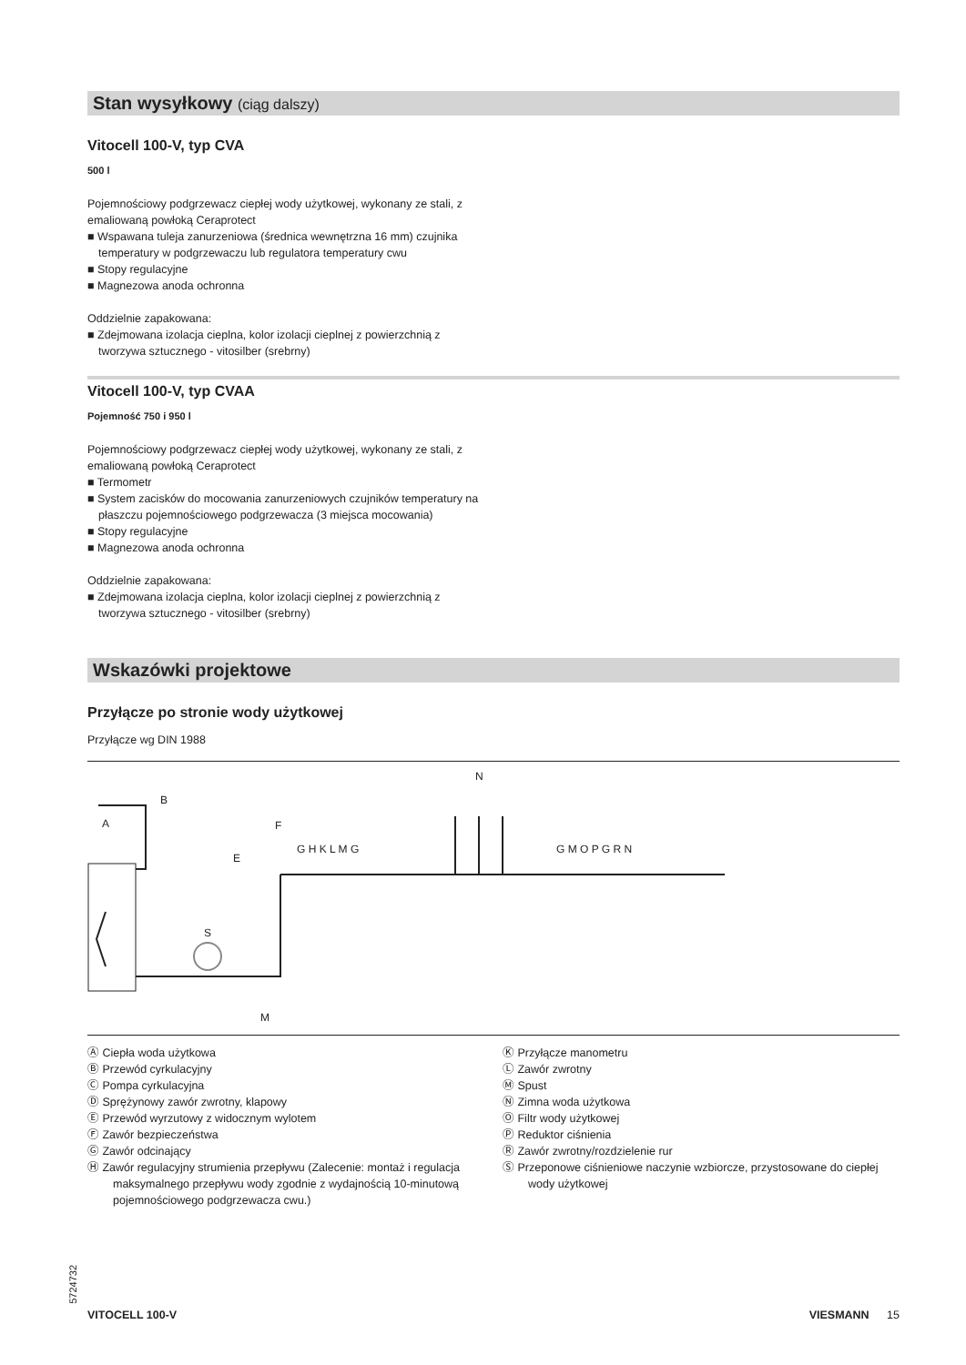Stan wysyłkowy (ciąg dalszy)
Vitocell 100-V, typ CVA
500 l
Pojemnościowy podgrzewacz ciepłej wody użytkowej, wykonany ze stali, z emaliowaną powłoką Ceraprotect
■ Wspawana tuleja zanurzeniowa (średnica wewnętrzna 16 mm) czujnika temperatury w podgrzewaczu lub regulatora temperatury cwu
■ Stopy regulacyjne
■ Magnezowa anoda ochronna
Oddzielnie zapakowana:
■ Zdejmowana izolacja cieplna, kolor izolacji cieplnej z powierzchnią z tworzywa sztucznego - vitosilber (srebrny)
Vitocell 100-V, typ CVAA
Pojemność 750 i 950 l
Pojemnościowy podgrzewacz ciepłej wody użytkowej, wykonany ze stali, z emaliowaną powłoką Ceraprotect
■ Termometr
■ System zacisków do mocowania zanurzeniowych czujników temperatury na płaszczu pojemnościowego podgrzewacza (3 miejsca mocowania)
■ Stopy regulacyjne
■ Magnezowa anoda ochronna
Oddzielnie zapakowana:
■ Zdejmowana izolacja cieplna, kolor izolacji cieplnej z powierzchnią z tworzywa sztucznego - vitosilber (srebrny)
Wskazówki projektowe
Przyłącze po stronie wody użytkowej
Przyłącze wg DIN 1988
A
B
S
M
E
F
G H K L M G
N
G M O P G R N
Ⓐ Ciepła woda użytkowa
Ⓑ Przewód cyrkulacyjny
Ⓒ Pompa cyrkulacyjna
Ⓓ Sprężynowy zawór zwrotny, klapowy
Ⓔ Przewód wyrzutowy z widocznym wylotem
Ⓕ Zawór bezpieczeństwa
Ⓖ Zawór odcinający
Ⓗ Zawór regulacyjny strumienia przepływu (Zalecenie: montaż i regulacja maksymalnego przepływu wody zgodnie z wydajnością 10-minutową pojemnościowego podgrzewacza cwu.)
Ⓚ Przyłącze manometru
Ⓛ Zawór zwrotny
Ⓜ Spust
Ⓝ Zimna woda użytkowa
Ⓞ Filtr wody użytkowej
Ⓟ Reduktor ciśnienia
Ⓡ Zawór zwrotny/rozdzielenie rur
Ⓢ Przeponowe ciśnieniowe naczynie wzbiorcze, przystosowane do ciepłej wody użytkowej
5724732
VITOCELL 100-V VIESMANN 15